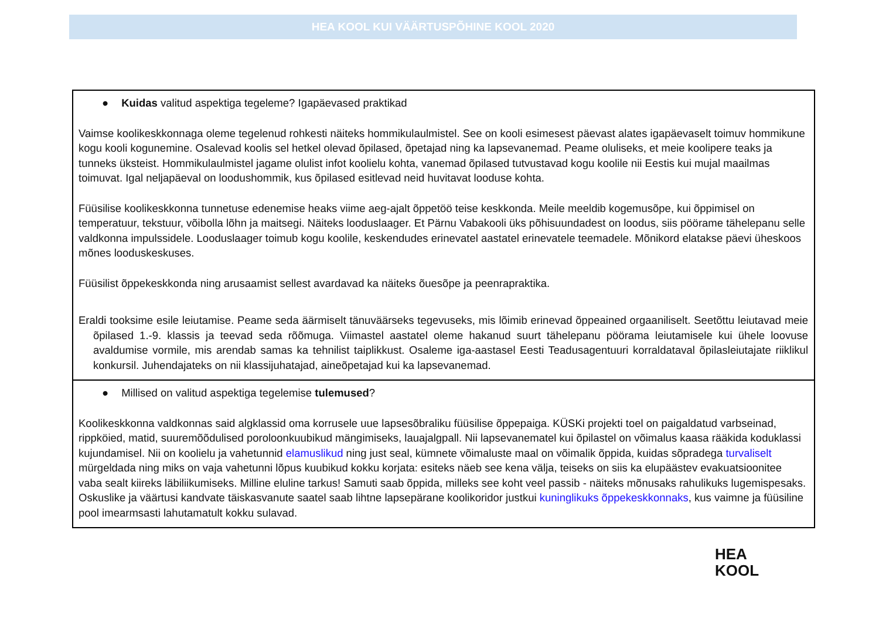HEA KOOL KUI VÄÄRTUSPÕHINE KOOL 2020
| ● Kuidas valitud aspektiga tegeleme? Igapäevased praktikad Vaimse koolikeskkonnaga oleme tegelenud rohkesti näiteks hommikulaulmistel. See on kooli esimesest päevast alates igapäevaselt toimuv hommikune kogu kooli kogunemine. Osalevad koolis sel hetkel olevad õpilased, õpetajad ning ka lapsevanemad. Peame oluliseks, et meie koolipere teaks ja tunneks üksteist. Hommikulaulmistel jagame olulist infot koolielu kohta, vanemad õpilased tutvustavad kogu koolile nii Eestis kui mujal maailmas toimuvat. Igal neljapäeval on loodushommik, kus õpilased esitlevad neid huvitavat looduse kohta. Füüsilise koolikeskkonna tunnetuse edenemise heaks viime aeg-ajalt õppetöö teise keskkonda. Meile meeldib kogemusõpe, kui õppimisel on temperatuur, tekstuur, võibolla lõhn ja maitsegi. Näiteks looduslaager. Et Pärnu Vabakooli üks põhisuundadest on loodus, siis pöörame tähelepanu selle valdkonna impulssidele. Looduslaager toimub kogu koolile, keskendudes erinevatel aastatel erinevatele teemadele. Mõnikord elatakse päevi üheskoos mõnes looduskeskuses. Füüsilist õppekeskkonda ning arusaamist sellest avardavad ka näiteks õuesõpe ja peenrapraktika. Eraldi tooksime esile leiutamise. Peame seda äärmiselt tänuväärseks tegevuseks, mis lõimib erinevad õppeained orgaaniliselt. Seetõttu leiutavad meie õpilased 1.-9. klassis ja teevad seda rõõmuga. Viimastel aastatel oleme hakanud suurt tähelepanu pöörama leiutamisele kui ühele loovuse avaldumise vormile, mis arendab samas ka tehnilist taiplikkust. Osaleme iga-aastasel Eesti Teadusagentuuri korraldataval õpilasleiutajate riiklikul konkursil. Juhendajateks on nii klassijuhatajad, aineõpetajad kui ka lapsevanemad. |
| ● Millised on valitud aspektiga tegelemise tulemused ? Koolikeskkonna valdkonnas said algklassid oma korrusele uue lapsesõbraliku füüsilise õppepaiga. KÜSKi projekti toel on paigaldatud varbseinad, rippköied, matid, suuremõõdulised poroloonkuubikud mängimiseks, lauajalgpall. Nii lapsevanematel kui õpilastel on võimalus kaasa rääkida koduklassi kujundamisel. Nii on koolielu ja vahetunnid elamuslikud ning just seal, kümnete võimaluste maal on võimalik õppida, kuidas sõpradega turvaliselt mürgeldada ning miks on vaja vahetunni lõpus kuubikud kokku korjata: esiteks näeb see kena välja, teiseks on siis ka elupäästev evakuatsioonitee vaba sealt kiireks läbiliikumiseks. Milline eluline tarkus! Samuti saab õppida, milleks see koht veel passib - näiteks mõnusaks rahulikuks lugemispesaks. Oskuslike ja väärtusi kandvate täiskasvanute saatel saab lihtne lapsepärane koolikoridor justkui kuninglikuks õppekeskkonnaks , kus vaimne ja füüsiline pool imearmsasti lahutamatult kokku sulavad. |
HEA
KOOL